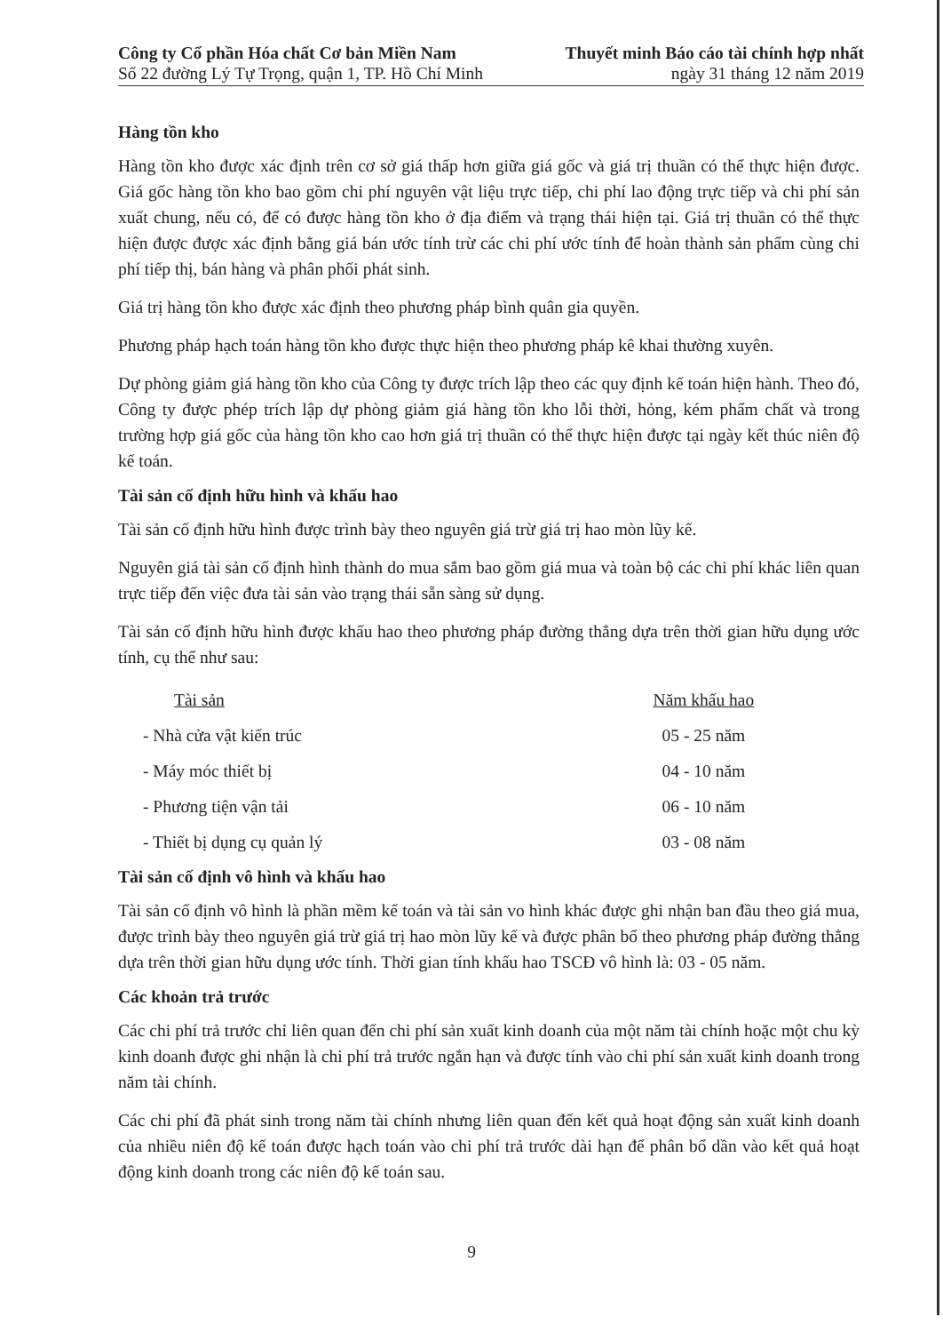Công ty Cổ phần Hóa chất Cơ bản Miền Nam
Số 22 đường Lý Tự Trọng, quận 1, TP. Hồ Chí Minh
Thuyết minh Báo cáo tài chính hợp nhất
ngày 31 tháng 12 năm 2019
Hàng tồn kho
Hàng tồn kho được xác định trên cơ sở giá thấp hơn giữa giá gốc và giá trị thuần có thể thực hiện được. Giá gốc hàng tồn kho bao gồm chi phí nguyên vật liệu trực tiếp, chi phí lao động trực tiếp và chi phí sản xuất chung, nếu có, để có được hàng tồn kho ở địa điểm và trạng thái hiện tại. Giá trị thuần có thể thực hiện được được xác định bằng giá bán ước tính trừ các chi phí ước tính để hoàn thành sản phẩm cùng chi phí tiếp thị, bán hàng và phân phối phát sinh.
Giá trị hàng tồn kho được xác định theo phương pháp bình quân gia quyền.
Phương pháp hạch toán hàng tồn kho được thực hiện theo phương pháp kê khai thường xuyên.
Dự phòng giảm giá hàng tồn kho của Công ty được trích lập theo các quy định kế toán hiện hành. Theo đó, Công ty được phép trích lập dự phòng giảm giá hàng tồn kho lỗi thời, hỏng, kém phẩm chất và trong trường hợp giá gốc của hàng tồn kho cao hơn giá trị thuần có thể thực hiện được tại ngày kết thúc niên độ kế toán.
Tài sản cố định hữu hình và khấu hao
Tài sản cố định hữu hình được trình bày theo nguyên giá trừ giá trị hao mòn lũy kế.
Nguyên giá tài sản cố định hình thành do mua sắm bao gồm giá mua và toàn bộ các chi phí khác liên quan trực tiếp đến việc đưa tài sản vào trạng thái sẵn sàng sử dụng.
Tài sản cố định hữu hình được khấu hao theo phương pháp đường thẳng dựa trên thời gian hữu dụng ước tính, cụ thể như sau:
| Tài sản | Năm khấu hao |
| --- | --- |
| - Nhà cửa vật kiến trúc | 05 - 25 năm |
| - Máy móc thiết bị | 04 - 10 năm |
| - Phương tiện vận tải | 06 - 10 năm |
| - Thiết bị dụng cụ quản lý | 03 - 08 năm |
Tài sản cố định vô hình và khấu hao
Tài sản cố định vô hình là phần mềm kế toán và tài sản vo hình khác được ghi nhận ban đầu theo giá mua, được trình bày theo nguyên giá trừ giá trị hao mòn lũy kế và được phân bổ theo phương pháp đường thẳng dựa trên thời gian hữu dụng ước tính. Thời gian tính khấu hao TSCĐ vô hình là: 03 - 05 năm.
Các khoản trả trước
Các chi phí trả trước chỉ liên quan đến chi phí sản xuất kinh doanh của một năm tài chính hoặc một chu kỳ kinh doanh được ghi nhận là chi phí trả trước ngắn hạn và được tính vào chi phí sản xuất kinh doanh trong năm tài chính.
Các chi phí đã phát sinh trong năm tài chính nhưng liên quan đến kết quả hoạt động sản xuất kinh doanh của nhiều niên độ kế toán được hạch toán vào chi phí trả trước dài hạn để phân bổ dần vào kết quả hoạt động kinh doanh trong các niên độ kế toán sau.
9